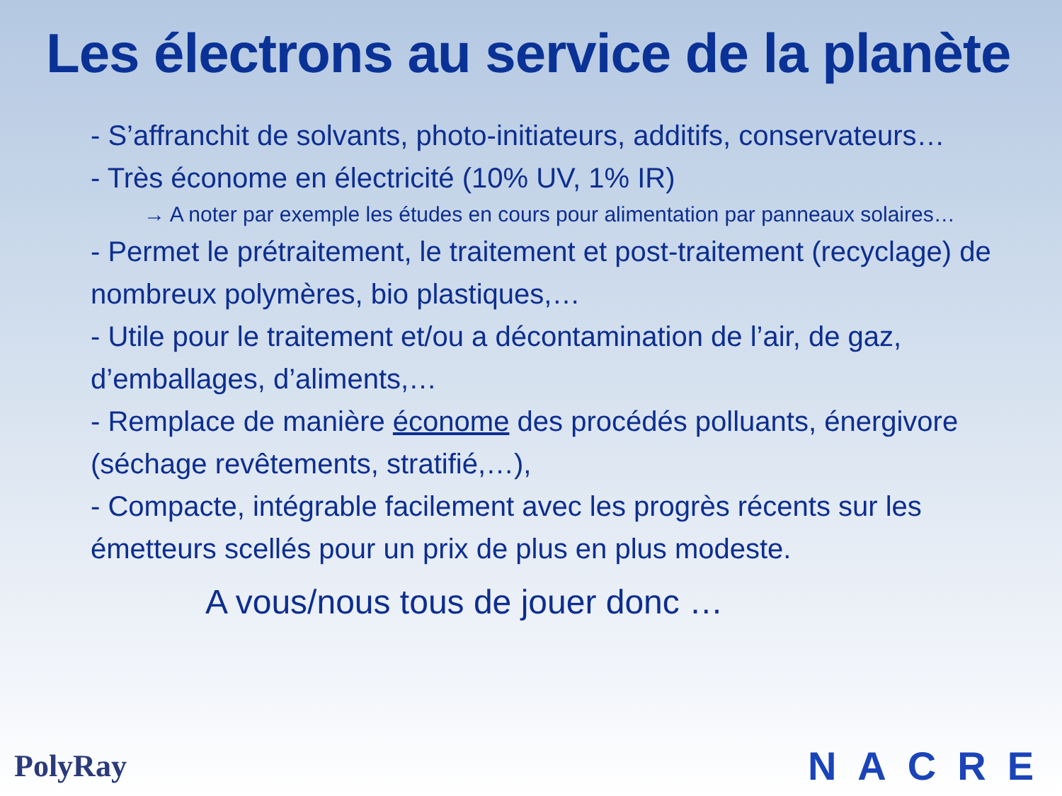Les électrons au service de la planète
- S’affranchit de solvants, photo-initiateurs, additifs, conservateurs…
- Très économe en électricité (10% UV, 1% IR)
→ A noter par exemple les études en cours pour alimentation par panneaux solaires…
- Permet le prétraitement, le traitement et post-traitement (recyclage) de nombreux polymères, bio plastiques,…
- Utile pour le traitement et/ou a décontamination de l’air, de gaz, d’emballages, d’aliments,…
- Remplace de manière économe des procédés polluants, énergivore (séchage revêtements, stratifié,…),
- Compacte, intégrable facilement avec les progrès récents sur les émetteurs scellés pour un prix de plus en plus modeste.
A vous/nous tous de jouer donc …
PolyRay NACRE